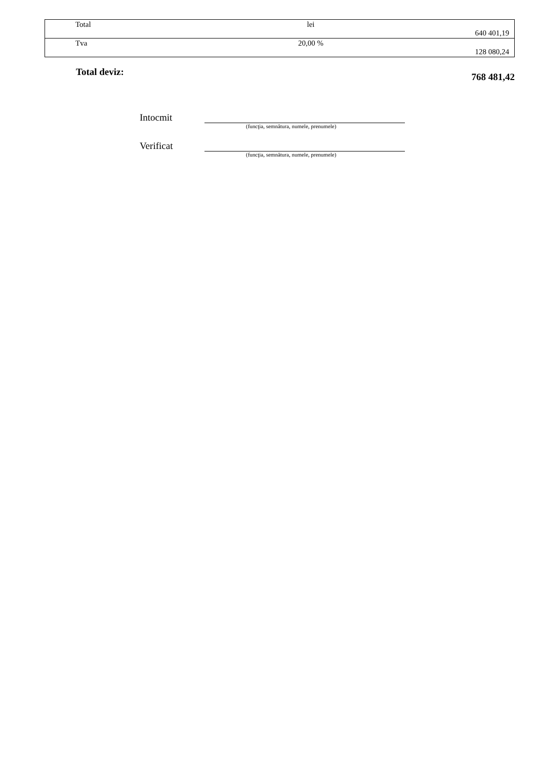| Total | lei | 640 401,19 |
| Tva | 20,00 % | 128 080,24 |
Total deviz: 768 481,42
Intocmit
(funcţia, semnătura, numele, prenumele)
Verificat
(funcţia, semnătura, numele, prenumele)